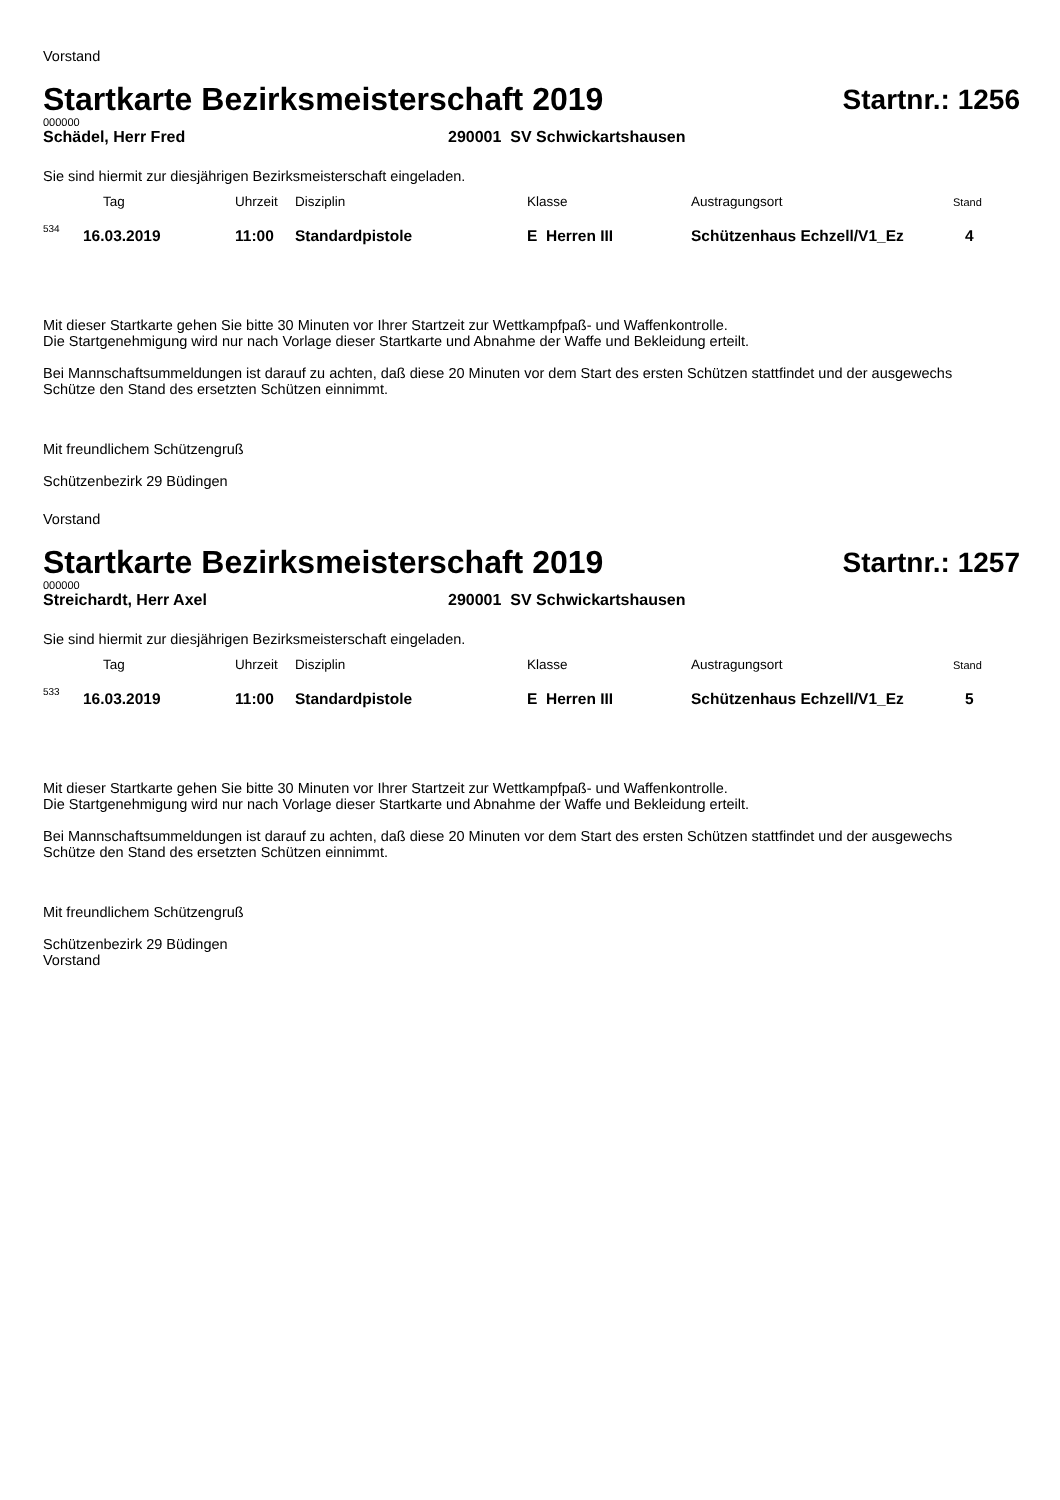Vorstand
Startkarte Bezirksmeisterschaft 2019
Startnr.: 1256
000000
Schädel, Herr Fred 290001 SV Schwickartshausen
Sie sind hiermit zur diesjährigen Bezirksmeisterschaft eingeladen.
| | Tag | Uhrzeit | Disziplin | Klasse | Austragungsort | Stand |
| 534 | 16.03.2019 | 11:00 | Standardpistole | E Herren III | Schützenhaus Echzell/V1_Ez | 4 |
Mit dieser Startkarte gehen Sie bitte 30 Minuten vor Ihrer Startzeit zur Wettkampfpaß- und Waffenkontrolle.
Die Startgenehmigung wird nur nach Vorlage dieser Startkarte und Abnahme der Waffe und Bekleidung erteilt.
Bei Mannschaftsummeldungen ist darauf zu achten, daß diese 20 Minuten vor dem Start des ersten Schützen stattfindet und der ausgewechs
Schütze den Stand des ersetzten Schützen einnimmt.
Mit freundlichem Schützengruß
Schützenbezirk 29 Büdingen
Vorstand
Startkarte Bezirksmeisterschaft 2019
Startnr.: 1257
000000
Streichardt, Herr Axel 290001 SV Schwickartshausen
Sie sind hiermit zur diesjährigen Bezirksmeisterschaft eingeladen.
| | Tag | Uhrzeit | Disziplin | Klasse | Austragungsort | Stand |
| 533 | 16.03.2019 | 11:00 | Standardpistole | E Herren III | Schützenhaus Echzell/V1_Ez | 5 |
Mit dieser Startkarte gehen Sie bitte 30 Minuten vor Ihrer Startzeit zur Wettkampfpaß- und Waffenkontrolle.
Die Startgenehmigung wird nur nach Vorlage dieser Startkarte und Abnahme der Waffe und Bekleidung erteilt.
Bei Mannschaftsummeldungen ist darauf zu achten, daß diese 20 Minuten vor dem Start des ersten Schützen stattfindet und der ausgewechs
Schütze den Stand des ersetzten Schützen einnimmt.
Mit freundlichem Schützengruß
Schützenbezirk 29 Büdingen
Vorstand